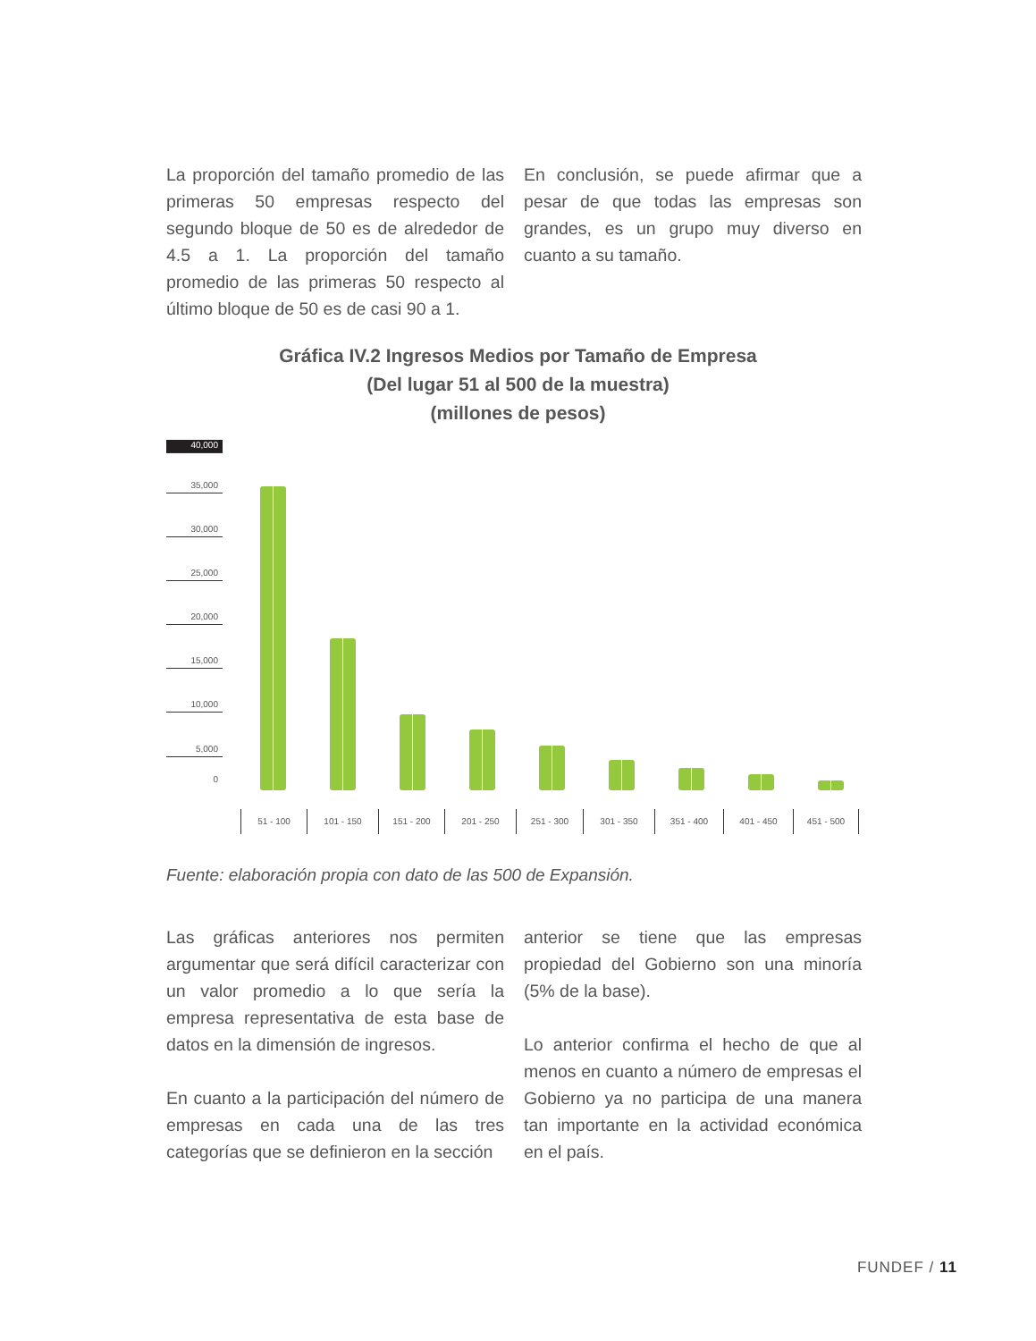La proporción del tamaño promedio de las primeras 50 empresas respecto del segundo bloque de 50 es de alrededor de 4.5 a 1. La proporción del tamaño promedio de las primeras 50 respecto al último bloque de 50 es de casi 90 a 1.
En conclusión, se puede afirmar que a pesar de que todas las empresas son grandes, es un grupo muy diverso en cuanto a su tamaño.
Gráfica IV.2 Ingresos Medios por Tamaño de Empresa
(Del lugar 51 al 500 de la muestra)
(millones de pesos)
40,000
35,000
30,000
25,000
20,000
15,000
10,000
5,000
0
51 - 100 101 - 150 151 - 200 201 - 250 251 - 300 301 - 350 351 - 400 401 - 450 451 - 500
Fuente: elaboración propia con dato de las 500 de Expansión.
Las gráficas anteriores nos permiten argumentar que será difícil caracterizar con un valor promedio a lo que sería la empresa representativa de esta base de datos en la dimensión de ingresos.
En cuanto a la participación del número de empresas en cada una de las tres categorías que se definieron en la sección
anterior se tiene que las empresas propiedad del Gobierno son una minoría (5% de la base).
Lo anterior confirma el hecho de que al menos en cuanto a número de empresas el Gobierno ya no participa de una manera tan importante en la actividad económica en el país.
FUNDEF / 11